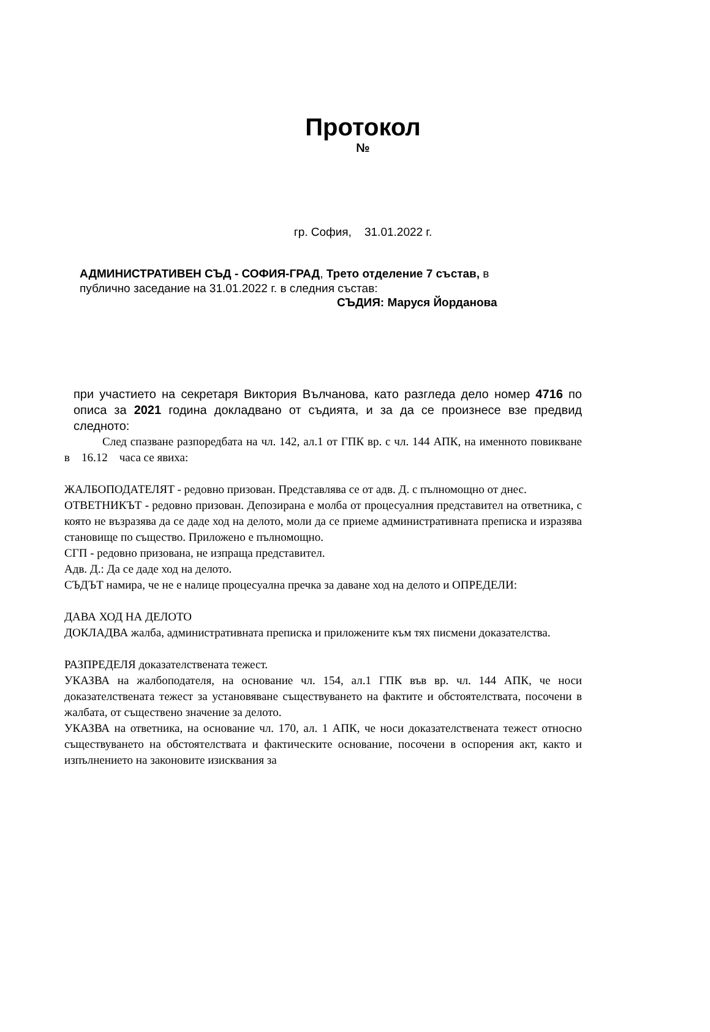Протокол
№
гр. София, 31.01.2022 г.
АДМИНИСТРАТИВЕН СЪД - СОФИЯ-ГРАД, Трето отделение 7 състав, в
публично заседание на 31.01.2022 г. в следния състав:
СЪДИЯ: Маруся Йорданова
при участието на секретаря Виктория Вълчанова, като разгледа дело номер 4716 по описа за 2021 година докладвано от съдията, и за да се произнесе взе предвид следното:
След спазване разпоредбата на чл. 142, ал.1 от ГПК вр. с чл. 144 АПК, на именното повикване в 16.12 часа се явиха:
ЖАЛБОПОДАТЕЛЯТ - редовно призован. Представлява се от адв. Д. с пълномощно от днес.
ОТВЕТНИКЪТ - редовно призован. Депозирана е молба от процесуалния представител на ответника, с която не възразява да се даде ход на делото, моли да се приеме административната преписка и изразява становище по същество. Приложено е пълномощно.
СГП - редовно призована, не изпраща представител.
Адв. Д.: Да се даде ход на делото.
СЪДЪТ намира, че не е налице процесуална пречка за даване ход на делото и ОПРЕДЕЛИ:
ДАВА ХОД НА ДЕЛОТО
ДОКЛАДВА жалба, административната преписка и приложените към тях писмени доказателства.
РАЗПРЕДЕЛЯ доказателствената тежест.
УКАЗВА на жалбоподателя, на основание чл. 154, ал.1 ГПК във вр. чл. 144 АПК, че носи доказателствената тежест за установяване съществуването на фактите и обстоятелствата, посочени в жалбата, от съществено значение за делото.
УКАЗВА на ответника, на основание чл. 170, ал. 1 АПК, че носи доказателствената тежест относно съществуването на обстоятелствата и фактическите основание, посочени в оспорения акт, както и изпълнението на законовите изисквания за